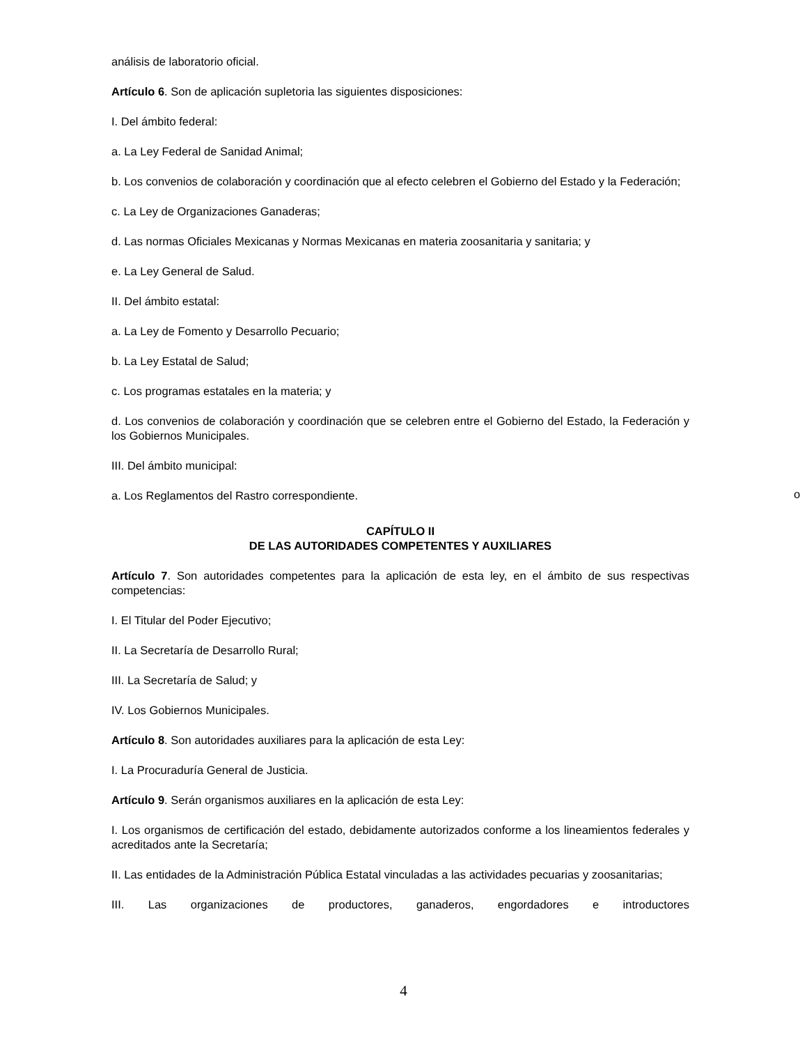análisis de laboratorio oficial.
Artículo 6. Son de aplicación supletoria las siguientes disposiciones:
I. Del ámbito federal:
a. La Ley Federal de Sanidad Animal;
b. Los convenios de colaboración y coordinación que al efecto celebren el Gobierno del Estado y la Federación;
c. La Ley de Organizaciones Ganaderas;
d. Las normas Oficiales Mexicanas y Normas Mexicanas en materia zoosanitaria y sanitaria; y
e. La Ley General de Salud.
II. Del ámbito estatal:
a. La Ley de Fomento y Desarrollo Pecuario;
b. La Ley Estatal de Salud;
c. Los programas estatales en la materia; y
d. Los convenios de colaboración y coordinación que se celebren entre el Gobierno del Estado, la Federación y los Gobiernos Municipales.
III. Del ámbito municipal:
a. Los Reglamentos del Rastro correspondiente.
CAPÍTULO II
DE LAS AUTORIDADES COMPETENTES Y AUXILIARES
Artículo 7. Son autoridades competentes para la aplicación de esta ley, en el ámbito de sus respectivas competencias:
I. El Titular del Poder Ejecutivo;
II. La Secretaría de Desarrollo Rural;
III. La Secretaría de Salud; y
IV. Los Gobiernos Municipales.
Artículo 8. Son autoridades auxiliares para la aplicación de esta Ley:
I. La Procuraduría General de Justicia.
Artículo 9. Serán organismos auxiliares en la aplicación de esta Ley:
I. Los organismos de certificación del estado, debidamente autorizados conforme a los lineamientos federales y acreditados ante la Secretaría;
II. Las entidades de la Administración Pública Estatal vinculadas a las actividades pecuarias y zoosanitarias;
III. Las organizaciones de productores, ganaderos, engordadores e introductores
o
4